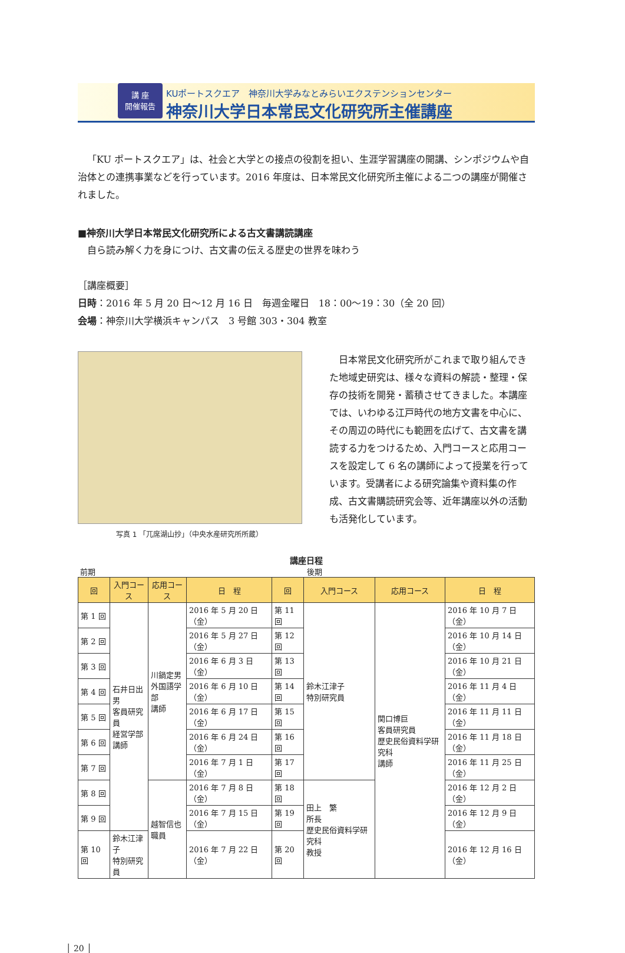講 座
開催報告
KUポートスクエア　神奈川大学みなとみらいエクステンションセンター
神奈川大学日本常民文化研究所主催講座
「KU ポートスクエア」は、社会と大学との接点の役割を担い、生涯学習講座の開講、シンポジウムや自治体との連携事業などを行っています。2016 年度は、日本常民文化研究所主催による二つの講座が開催されました。
■神奈川大学日本常民文化研究所による古文書講読講座
　自ら読み解く力を身につけ、古文書の伝える歴史の世界を味わう
［講座概要］
日時：2016 年 5 月 20 日～12 月 16 日　毎週金曜日　18：00～19：30（全 20 回）
会場：神奈川大学横浜キャンパス　3 号館 303・304 教室
写真 1 「兀席湖山抄」（中央水産研究所所蔵）
　日本常民文化研究所がこれまで取り組んできた地域史研究は、様々な資料の解読・整理・保存の技術を開発・蓄積させてきました。本講座では、いわゆる江戸時代の地方文書を中心に、その周辺の時代にも範囲を広げて、古文書を講読する力をつけるため、入門コースと応用コースを設定して 6 名の講師によって授業を行っています。受講者による研究論集や資料集の作成、古文書購読研究会等、近年講座以外の活動も活発化しています。
講座日程
前期 後期
| 回 | 入門コース | 応用コース | 日 程 | 回 | 入門コース | 応用コース | 日 程 |
| --- | --- | --- | --- | --- | --- | --- | --- |
| 第 1 回 | 石井日出男 客員研究員 経営学部 講師 | 川鍋定男 外国語学部 講師 | 2016 年 5 月 20 日（金） | 第 11 回 | 鈴木江津子 特別研究員 | 関口博巨 客員研究員 歴史民俗資料学研究科 講師 | 2016 年 10 月 7 日（金） |
| 第 2 回 | | | 2016 年 5 月 27 日（金） | 第 12 回 | | | 2016 年 10 月 14 日（金） |
| 第 3 回 | | | 2016 年 6 月 3 日（金） | 第 13 回 | | | 2016 年 10 月 21 日（金） |
| 第 4 回 | | | 2016 年 6 月 10 日（金） | 第 14 回 | | | 2016 年 11 月 4 日（金） |
| 第 5 回 | | | 2016 年 6 月 17 日（金） | 第 15 回 | | | 2016 年 11 月 11 日（金） |
| 第 6 回 | | | 2016 年 6 月 24 日（金） | 第 16 回 | | | 2016 年 11 月 18 日（金） |
| 第 7 回 | | | 2016 年 7 月 1 日（金） | 第 17 回 | | | 2016 年 11 月 25 日（金） |
| 第 8 回 | | 越智信也 職員 | 2016 年 7 月 8 日（金） | 第 18 回 | 田上 繁 所長 歴史民俗資料学研究科 教授 | | 2016 年 12 月 2 日（金） |
| 第 9 回 | | | 2016 年 7 月 15 日（金） | 第 19 回 | | | 2016 年 12 月 9 日（金） |
| 第 10 回 | 鈴木江津子 特別研究員 | | 2016 年 7 月 22 日（金） | 第 20 回 | | | 2016 年 12 月 16 日（金） |
│ 20 │